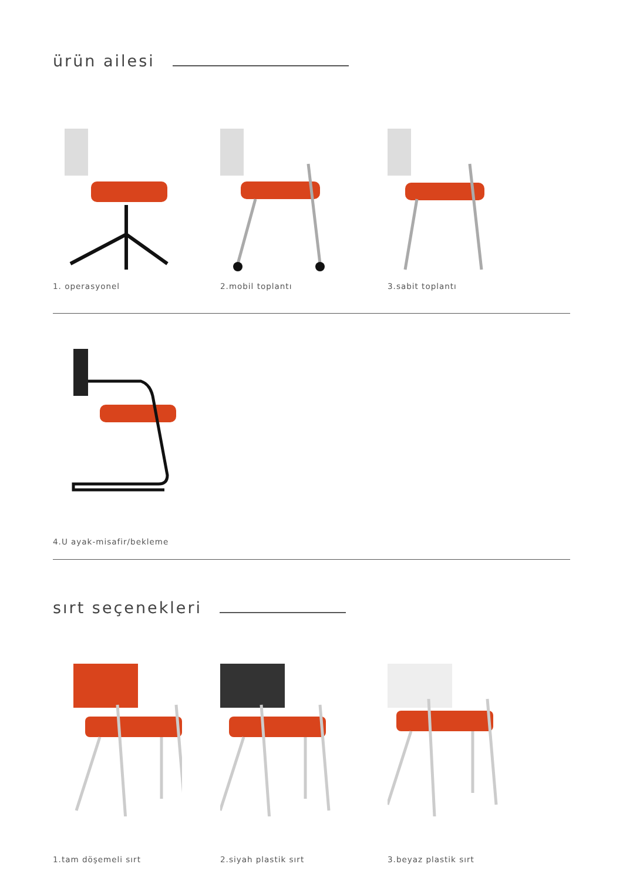ürün ailesi
1. operasyonel 2.mobil toplantı 3.sabit toplantı
4.U ayak-misafir/bekleme
sırt seçenekleri
1.tam döşemeli sırt 2.siyah plastik sırt 3.beyaz plastik sırt